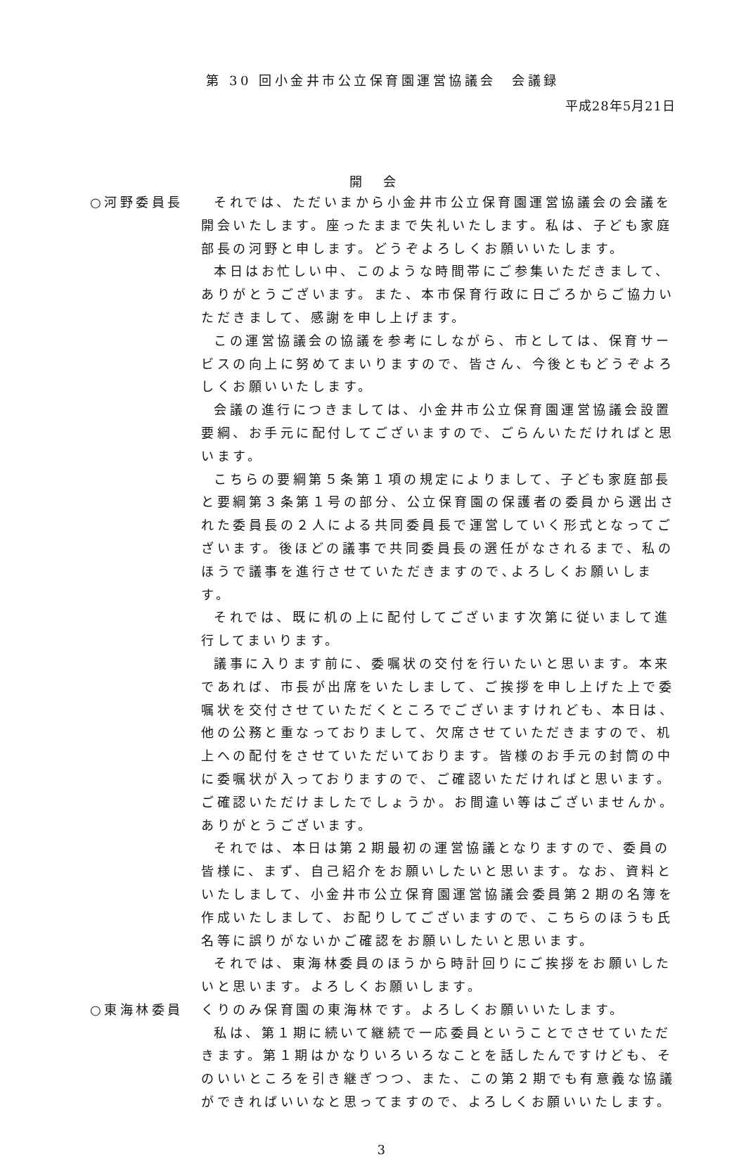第 30 回小金井市公立保育園運営協議会　会議録
平成28年5月21日
開会
○河野委員長 それでは、ただいまから小金井市公立保育園運営協議会の会議を開会いたします。座ったままで失礼いたします。私は、子ども家庭部長の河野と申します。どうぞよろしくお願いいたします。
本日はお忙しい中、このような時間帯にご参集いただきまして、ありがとうございます。また、本市保育行政に日ごろからご協力いただきまして、感謝を申し上げます。
この運営協議会の協議を参考にしながら、市としては、保育サービスの向上に努めてまいりますので、皆さん、今後ともどうぞよろしくお願いいたします。
会議の進行につきましては、小金井市公立保育園運営協議会設置要綱、お手元に配付してございますので、ごらんいただければと思います。
こちらの要綱第５条第１項の規定によりまして、子ども家庭部長と要綱第３条第１号の部分、公立保育園の保護者の委員から選出された委員長の２人による共同委員長で運営していく形式となってございます。後ほどの議事で共同委員長の選任がなされるまで、私のほうで議事を進行させていただきますので､よろしくお願いします。
それでは、既に机の上に配付してございます次第に従いまして進行してまいります。
議事に入ります前に、委嘱状の交付を行いたいと思います。本来であれば、市長が出席をいたしまして、ご挨拶を申し上げた上で委嘱状を交付させていただくところでございますけれども、本日は、他の公務と重なっておりまして、欠席させていただきますので、机上への配付をさせていただいております。皆様のお手元の封筒の中に委嘱状が入っておりますので、ご確認いただければと思います。ご確認いただけましたでしょうか。お間違い等はございませんか。ありがとうございます。
それでは、本日は第２期最初の運営協議となりますので、委員の皆様に、まず、自己紹介をお願いしたいと思います。なお、資料といたしまして、小金井市公立保育園運営協議会委員第２期の名簿を作成いたしまして、お配りしてございますので、こちらのほうも氏名等に誤りがないかご確認をお願いしたいと思います。
それでは、東海林委員のほうから時計回りにご挨拶をお願いしたいと思います。よろしくお願いします。
○東海林委員 くりのみ保育園の東海林です。よろしくお願いいたします。
私は、第１期に続いて継続で一応委員ということでさせていただきます。第１期はかなりいろいろなことを話したんですけども、そのいいところを引き継ぎつつ、また、この第２期でも有意義な協議ができればいいなと思ってますので、よろしくお願いいたします。
3